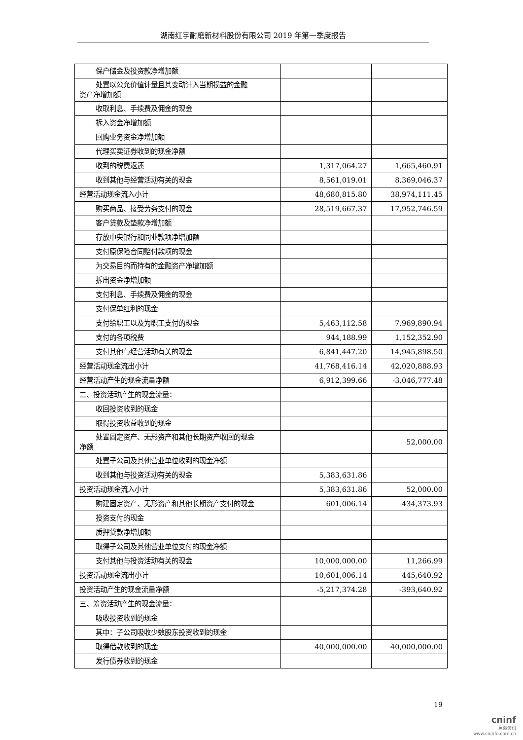湖南红宇耐磨新材料股份有限公司 2019 年第一季度报告
| 保户储金及投资款净增加额 | | |
| 处置以公允价值计量且其变动计入当期损益的金融 资产净增加额 | | |
| 收取利息、手续费及佣金的现金 | | |
| 拆入资金净增加额 | | |
| 回购业务资金净增加额 | | |
| 代理买卖证券收到的现金净额 | | |
| 收到的税费返还 | 1,317,064.27 | 1,665,460.91 |
| 收到其他与经营活动有关的现金 | 8,561,019.01 | 8,369,046.37 |
| 经营活动现金流入小计 | 48,680,815.80 | 38,974,111.45 |
| 购买商品、接受劳务支付的现金 | 28,519,667.37 | 17,952,746.59 |
| 客户贷款及垫款净增加额 | | |
| 存放中央银行和同业款项净增加额 | | |
| 支付原保险合同赔付款项的现金 | | |
| 为交易目的而持有的金融资产净增加额 | | |
| 拆出资金净增加额 | | |
| 支付利息、手续费及佣金的现金 | | |
| 支付保单红利的现金 | | |
| 支付给职工以及为职工支付的现金 | 5,463,112.58 | 7,969,890.94 |
| 支付的各项税费 | 944,188.99 | 1,152,352.90 |
| 支付其他与经营活动有关的现金 | 6,841,447.20 | 14,945,898.50 |
| 经营活动现金流出小计 | 41,768,416.14 | 42,020,888.93 |
| 经营活动产生的现金流量净额 | 6,912,399.66 | -3,046,777.48 |
| 二、投资活动产生的现金流量： | | |
| 收回投资收到的现金 | | |
| 取得投资收益收到的现金 | | |
| 处置固定资产、无形资产和其他长期资产收回的现金 净额 | | 52,000.00 |
| 处置子公司及其他营业单位收到的现金净额 | | |
| 收到其他与投资活动有关的现金 | 5,383,631.86 | |
| 投资活动现金流入小计 | 5,383,631.86 | 52,000.00 |
| 购建固定资产、无形资产和其他长期资产支付的现金 | 601,006.14 | 434,373.93 |
| 投资支付的现金 | | |
| 质押贷款净增加额 | | |
| 取得子公司及其他营业单位支付的现金净额 | | |
| 支付其他与投资活动有关的现金 | 10,000,000.00 | 11,266.99 |
| 投资活动现金流出小计 | 10,601,006.14 | 445,640.92 |
| 投资活动产生的现金流量净额 | -5,217,374.28 | -393,640.92 |
| 三、筹资活动产生的现金流量： | | |
| 吸收投资收到的现金 | | |
| 其中：子公司吸收少数股东投资收到的现金 | | |
| 取得借款收到的现金 | 40,000,000.00 | 40,000,000.00 |
| 发行债券收到的现金 | | |
19
cninf
巨潮资讯
www.cninfo.com.cn